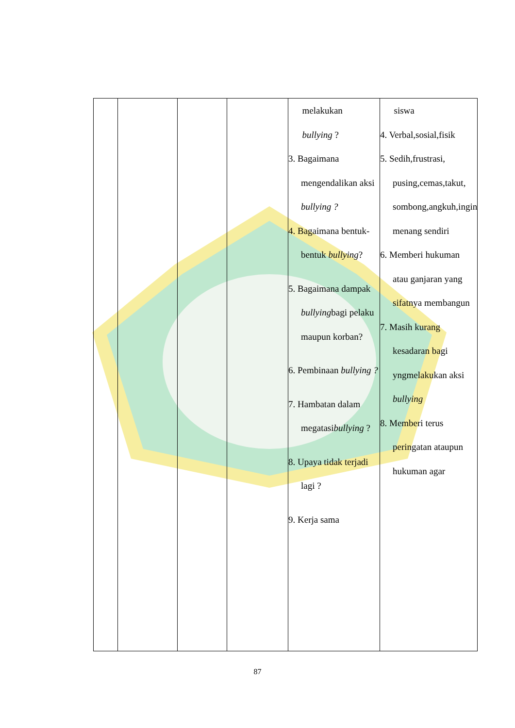| | | | | melakukan bullying ? 3. Bagaimana mengendalikan aksi bullying ? 4. Bagaimana bentuk-bentuk bullying ? 5. Bagaimana dampak bullying bagi pelaku maupun korban? 6. Pembinaan bullying ? 7. Hambatan dalam megatasi bullying ? 8. Upaya tidak terjadi lagi ? 9. Kerja sama | siswa 4. Verbal,sosial,fisik 5. Sedih,frustrasi, pusing,cemas,takut, sombong,angkuh,ingin menang sendiri 6. Memberi hukuman atau ganjaran yang sifatnya membangun 7. Masih kurang kesadaran bagi yngmelakukan aksi bullying 8. Memberi terus peringatan ataupun hukuman agar |
87